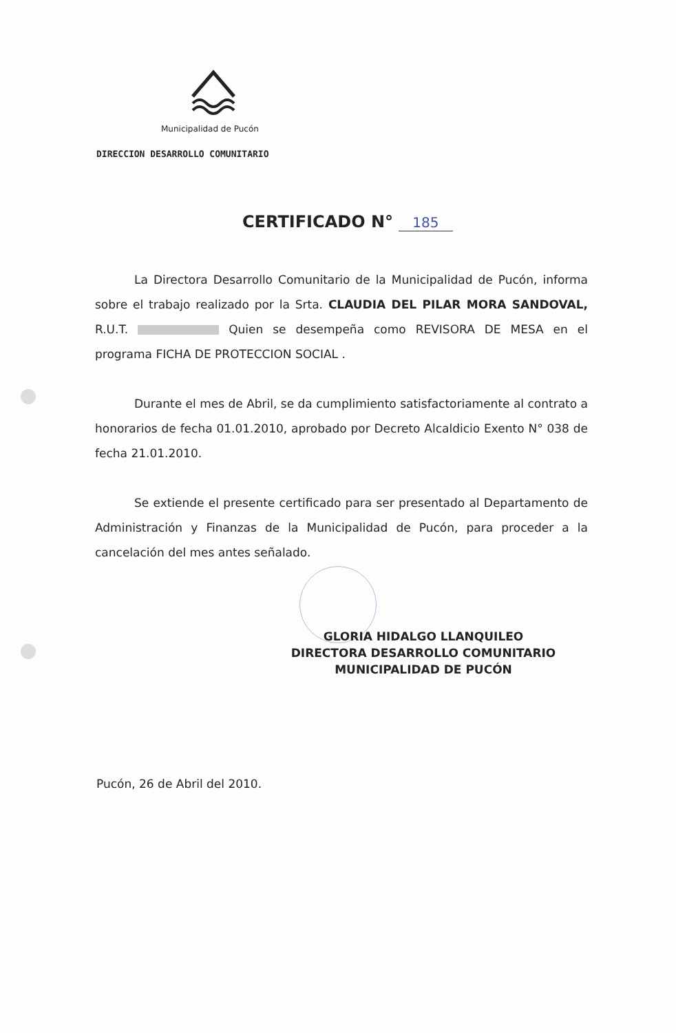Municipalidad de Pucón
DIRECCION DESARROLLO COMUNITARIO
CERTIFICADO N° 185
La Directora Desarrollo Comunitario de la Municipalidad de Pucón, informa sobre el trabajo realizado por la Srta. CLAUDIA DEL PILAR MORA SANDOVAL, R.U.T. Quien se desempeña como REVISORA DE MESA en el programa FICHA DE PROTECCION SOCIAL .
Durante el mes de Abril, se da cumplimiento satisfactoriamente al contrato a honorarios de fecha 01.01.2010, aprobado por Decreto Alcaldicio Exento N° 038 de fecha 21.01.2010.
Se extiende el presente certificado para ser presentado al Departamento de Administración y Finanzas de la Municipalidad de Pucón, para proceder a la cancelación del mes antes señalado.
GLORIA HIDALGO LLANQUILEO
DIRECTORA DESARROLLO COMUNITARIO
MUNICIPALIDAD DE PUCÓN
Pucón, 26 de Abril del 2010.